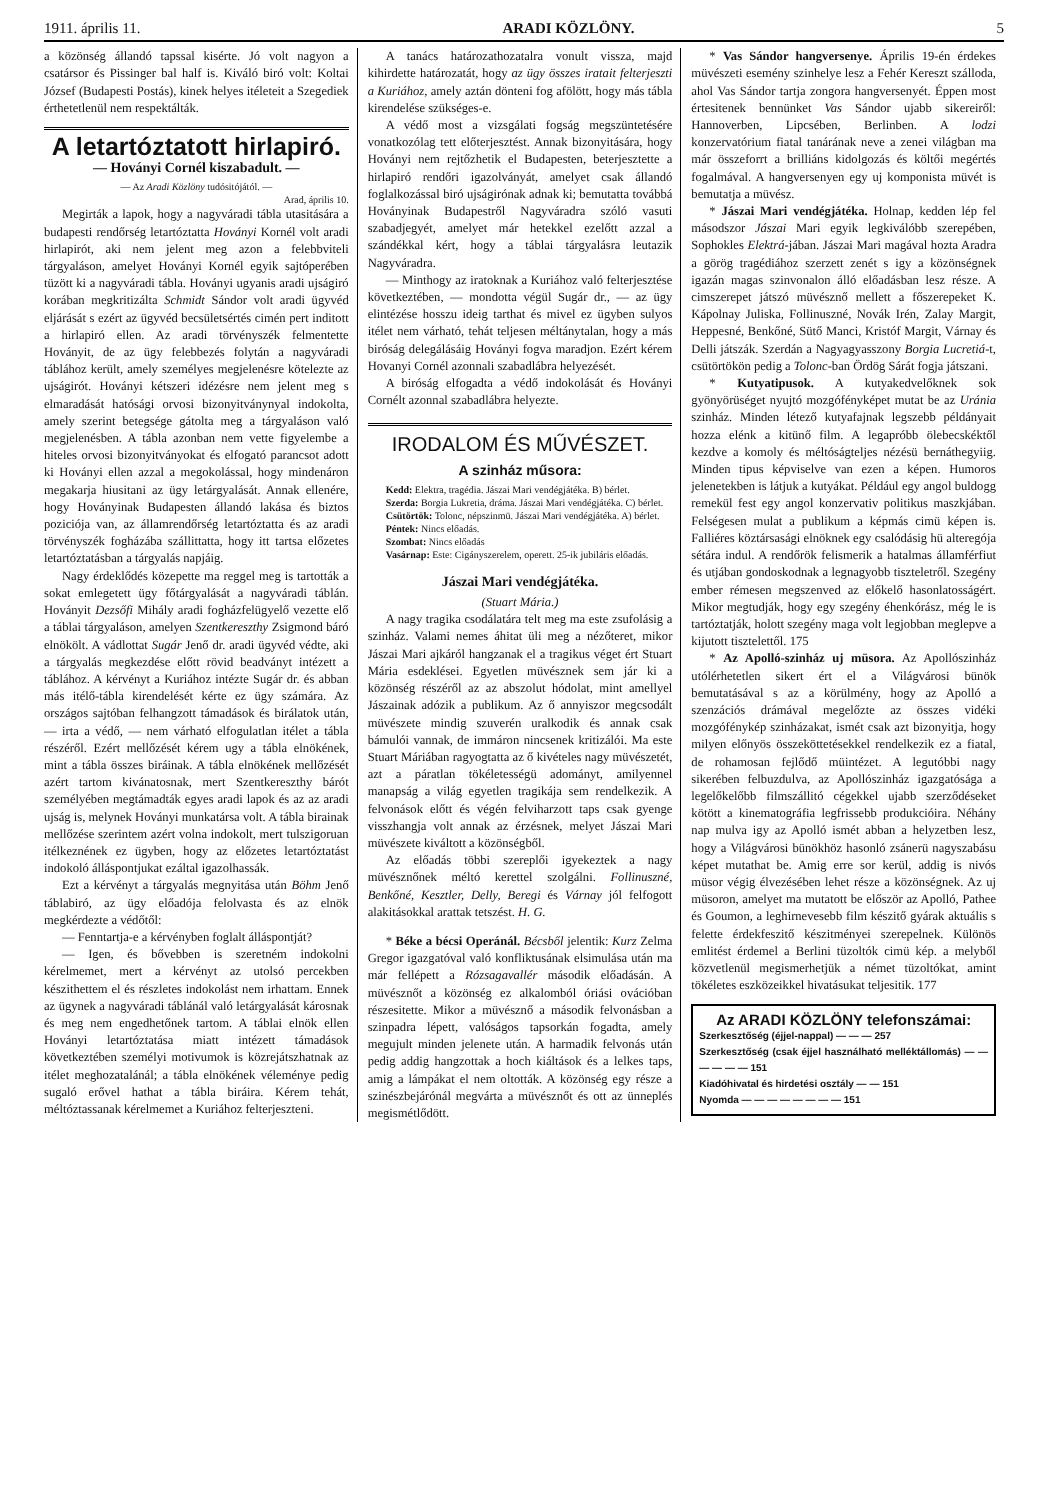1911. április 11. ARADI KÖZLÖNY. 5
a közönség állandó tapssal kisérte. Jó volt nagyon a csatársor és Pissinger bal half is. Kiváló biró volt: Koltai József (Budapesti Postás), kinek helyes itéleteit a Szegediek érthetetlenül nem respektálták.
A letartóztatott hirlapiró.
— Hoványi Cornél kiszabadult. —
— Az Aradi Közlöny tudósitójától. —
Arad, április 10.
Megirták a lapok, hogy a nagyváradi tábla utasitására a budapesti rendőrség letartóztatta Hoványi Kornél volt aradi hirlapirót, aki nem jelent meg azon a felebbviteli tárgyaláson, amelyet Hoványi Kornél egyik sajtóperében tüzött ki a nagyváradi tábla. Hoványi ugyanis aradi ujságiró korában megkritizálta Schmidt Sándor volt aradi ügyvéd eljárását s ezért az ügyvéd becsületsértés cimén pert inditott a hirlapiró ellen. Az aradi törvényszék felmentette Hoványit, de az ügy felebbezés folytán a nagyváradi táblához került, amely személyes megjelenésre kötelezte az ujságirót. Hoványi kétszeri idézésre nem jelent meg s elmaradását hatósági orvosi bizonyitványnyal indokolta, amely szerint betegsége gátolta meg a tárgyaláson való megjelenésben. A tábla azonban nem vette figyelembe a hiteles orvosi bizonyitványokat és elfogató parancsot adott ki Hoványi ellen azzal a megokolással, hogy mindenáron megakarja hiusitani az ügy letárgyalását. Annak ellenére, hogy Hoványinak Budapesten állandó lakása és biztos poziciója van, az államrendőrség letartóztatta és az aradi törvényszék fogházába szállittatta, hogy itt tartsa előzetes letartóztatásban a tárgyalás napjáig.
Nagy érdeklődés közepette ma reggel meg is tartották a sokat emlegetett ügy főtárgyalását a nagyváradi táblán. Hoványit Dezsőfi Mihály aradi fogházfelügyelő vezette elő a táblai tárgyaláson, amelyen Szentkereszthy Zsigmond báró elnökölt. A vádlottat Sugár Jenő dr. aradi ügyvéd védte, aki a tárgyalás megkezdése előtt rövid beadványt intézett a táblához. A kérvényt a Kuriához intézte Sugár dr. és abban más itélő-tábla kirendelését kérte ez ügy számára. Az országos sajtóban felhangzott támadások és birálatok után, — irta a védő, — nem várható elfogulatlan itélet a tábla részéről. Ezért mellőzését kérem ugy a tábla elnökének, mint a tábla összes biráinak. A tábla elnökének mellőzését azért tartom kivánatosnak, mert Szentkereszthy bárót személyében megtámadták egyes aradi lapok és az az aradi ujság is, melynek Hoványi munkatársa volt. A tábla birainak mellőzése szerintem azért volna indokolt, mert tulszigoruan itélkeznének ez ügyben, hogy az előzetes letartóztatást indokoló álláspontjukat ezáltal igazolhassák.
Ezt a kérvényt a tárgyalás megnyitása után Böhm Jenő táblabiró, az ügy előadója felolvasta és az elnök megkérdezte a védőtől:
— Fenntartja-e a kérvényben foglalt álláspontját?
— Igen, és bővebben is szeretném indokolni kérelmemet, mert a kérvényt az utolsó percekben készithettem el és részletes indokolást nem irhattam. Ennek az ügynek a nagyváradi táblánál való letárgyalását károsnak és meg nem engedhetőnek tartom. A táblai elnök ellen Hoványi letartóztatása miatt intézett támadások következtében személyi motivumok is közrejátszhatnak az itélet meghozatalánál; a tábla elnökének véleménye pedig sugaló erővel hathat a tábla biráira. Kérem tehát, méltóztassanak kérelmemet a Kuriához felterjeszteni.
A tanács határozathozatalra vonult vissza, majd kihirdette határozatát, hogy az ügy összes iratait felterjeszti a Kuriához, amely aztán dönteni fog afölött, hogy más tábla kirendelése szükséges-e.
A védő most a vizsgálati fogság megszüntetésére vonatkozólag tett előterjesztést. Annak bizonyitására, hogy Hoványi nem rejtőzhetik el Budapesten, beterjesztette a hirlapiró rendőri igazolványát, amelyet csak állandó foglalkozással biró ujságirónak adnak ki; bemutatta továbbá Hoványinak Budapestről Nagyváradra szóló vasuti szabadjegyét, amelyet már hetekkel ezelőtt azzal a szándékkal kért, hogy a táblai tárgyalásra leutazik Nagyváradra.
— Minthogy az iratoknak a Kuriához való felterjesztése következtében, — mondotta végül Sugár dr., — az ügy elintézése hosszu ideig tarthat és mivel ez ügyben sulyos itélet nem várható, tehát teljesen méltánytalan, hogy a más biróság delegálásáig Hoványi fogva maradjon. Ezért kérem Hovanyi Cornél azonnali szabadlábra helyezését.
A biróság elfogadta a védő indokolását és Hoványi Cornélt azonnal szabadlábra helyezte.
IRODALOM ÉS MŰVÉSZET.
A szinház műsora:
Kedd: Elektra, tragédia. Jászai Mari vendégjátéka. B) bérlet.
Szerda: Borgia Lukretia, dráma. Jászai Mari vendégjátéka. C) bérlet.
Csütörtök: Tolonc, népszinmü. Jászai Mari vendégjátéka. A) bérlet.
Péntek: Nincs előadás.
Szombat: Nincs előadás
Vasárnap: Este: Cigányszerelem, operett. 25-ik jubiláris előadás.
Jászai Mari vendégjátéka.
(Stuart Mária.)
A nagy tragika csodálatára telt meg ma este zsufolásig a szinház. Valami nemes áhitat üli meg a nézőteret, mikor Jászai Mari ajkáról hangzanak el a tragikus véget ért Stuart Mária esdeklései. Egyetlen müvésznek sem jár ki a közönség részéről az az abszolut hódolat, mint amellyel Jászainak adózik a publikum. Az ő annyiszor megcsodált müvészete mindig szuverén uralkodik és annak csak bámulói vannak, de immáron nincsenek kritizálói. Ma este Stuart Máriában ragyogtatta az ő kivételes nagy müvészetét, azt a páratlan tökéletességü adományt, amilyennel manapság a világ egyetlen tragikája sem rendelkezik. A felvonások előtt és végén felviharzott taps csak gyenge visszhangja volt annak az érzésnek, melyet Jászai Mari müvészete kiváltott a közönségből.
Az előadás többi szereplői igyekeztek a nagy müvésznőnek méltó kerettel szolgálni. Follinuszné, Benkőné, Kesztler, Delly, Beregi és Várnay jól felfogott alakitásokkal arattak tetszést. H. G.
* Béke a bécsi Operánál. Bécsből jelentik: Kurz Zelma Gregor igazgatóval való konfliktusának elsimulása után ma már fellépett a Rózsagavallér második előadásán. A müvésznőt a közönség ez alkalomból óriási ovációban részesitette. Mikor a müvésznő a második felvonásban a szinpadra lépett, valóságos tapsorkán fogadta, amely megujult minden jelenete után. A harmadik felvonás után pedig addig hangzottak a hoch kiáltások és a lelkes taps, amig a lámpákat el nem oltották. A közönség egy része a szinészbejárónál megvárta a müvésznőt és ott az ünneplés megismétlődött.
* Vas Sándor hangversenye. Április 19-én érdekes müvészeti esemény szinhelye lesz a Fehér Kereszt szálloda, ahol Vas Sándor tartja zongora hangversenyét. Éppen most értesitenek bennünket Vas Sándor ujabb sikereiről: Hannoverben, Lipcsében, Berlinben. A lodzi konzervatórium fiatal tanárának neve a zenei világban ma már összeforrt a brilliáns kidolgozás és költői megértés fogalmával. A hangversenyen egy uj komponista müvét is bemutatja a müvész.
* Jászai Mari vendégjátéka. Holnap, kedden lép fel másodszor Jászai Mari egyik legkiválóbb szerepében, Sophokles Elektrá-jában. Jászai Mari magával hozta Aradra a görög tragédiához szerzett zenét s igy a közönségnek igazán magas szinvonalon álló előadásban lesz része. A cimszerepet játszó müvésznő mellett a főszerepeket K. Kápolnay Juliska, Follinuszné, Novák Irén, Zalay Margit, Heppesné, Benkőné, Sütő Manci, Kristóf Margit, Várnay és Delli játszák. Szerdán a Nagyagyasszony Borgia Lucretiá-t, csütörtökön pedig a Tolonc-ban Ördög Sárát fogja játszani.
* Kutyatipusok. A kutyakedvelőknek sok gyönyörüséget nyujtó mozgófényképet mutat be az Uránia szinház. Minden létező kutyafajnak legszebb példányait hozza elénk a kitünő film. A legapróbb ölebecskéktől kezdve a komoly és méltóságteljes nézésü bernáthegyiig. Minden tipus képviselve van ezen a képen. Humoros jelenetekben is látjuk a kutyákat. Például egy angol buldogg remekül fest egy angol konzervativ politikus maszkjában. Felségesen mulat a publikum a képmás cimü képen is. Falliéres köztársasági elnöknek egy csalódásig hü alteregója sétára indul. A rendőrök felismerik a hatalmas államférfiut és utjában gondoskodnak a legnagyobb tiszteletről. Szegény ember rémesen megszenved az előkelő hasonlatosságért. Mikor megtudják, hogy egy szegény éhenkórász, még le is tartóztatják, holott szegény maga volt legjobban meglepve a kijutott tisztelettől. 175
* Az Apolló-szinház uj müsora. Az Apollószinház utólérhetetlen sikert ért el a Világvárosi bünök bemutatásával s az a körülmény, hogy az Apolló a szenzációs drámával megelőzte az összes vidéki mozgófénykép szinházakat, ismét csak azt bizonyitja, hogy milyen előnyös összeköttetésekkel rendelkezik ez a fiatal, de rohamosan fejlődő müintézet. A legutóbbi nagy sikerében felbuzdulva, az Apollószinház igazgatósága a legelőkelőbb filmszállitó cégekkel ujabb szerződéseket kötött a kinematográfia legfrissebb produkcióira. Néhány nap mulva igy az Apolló ismét abban a helyzetben lesz, hogy a Világvárosi bünökhöz hasonló zsánerü nagyszabásu képet mutathat be. Amig erre sor kerül, addig is nivós müsor végig élvezésében lehet része a közönségnek. Az uj müsoron, amelyet ma mutatott be először az Apolló, Pathee és Goumon, a leghirnevesebb film készitő gyárak aktuális s felette érdekfeszitő készitményei szerepelnek. Különös emlitést érdemel a Berlini tüzoltók cimü kép. a melyből közvetlenül megismerhetjük a német tüzoltókat, amint tökéletes eszközeikkel hivatásukat teljesitik. 177
Az ARADI KÖZLÖNY telefonszámai:
Szerkesztőség (éjjel-nappal) — — — 257
Szerkesztőség (csak éjjel használható melléktállomás) — — — — — — 151
Kiadóhivatal és hirdetési osztály — — 151
Nyomda — — — — — — — — 151